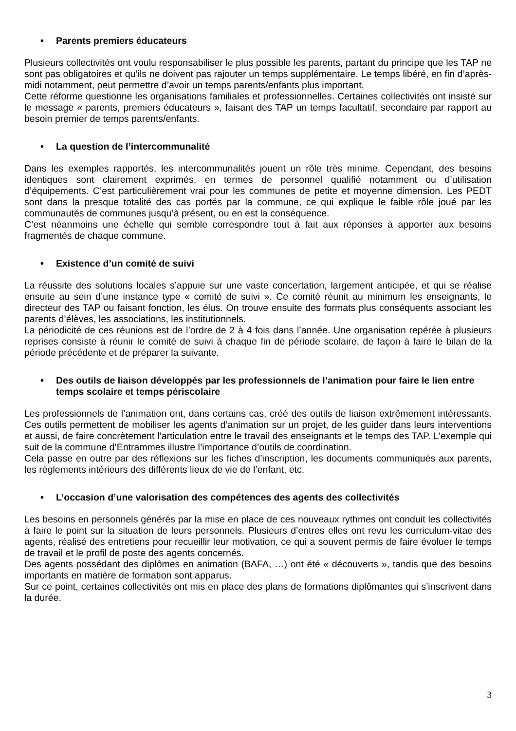• Parents premiers éducateurs
Plusieurs collectivités ont voulu responsabiliser le plus possible les parents, partant du principe que les TAP ne sont pas obligatoires et qu’ils ne doivent pas rajouter un temps supplémentaire. Le temps libéré, en fin d’après-midi notamment, peut permettre d’avoir un temps parents/enfants plus important.
Cette réforme questionne les organisations familiales et professionnelles. Certaines collectivités ont insisté sur le message « parents, premiers éducateurs », faisant des TAP un temps facultatif, secondaire par rapport au besoin premier de temps parents/enfants.
• La question de l’intercommunalité
Dans les exemples rapportés, les intercommunalités jouent un rôle très minime. Cependant, des besoins identiques sont clairement exprimés, en termes de personnel qualifié notamment ou d’utilisation d’équipements. C’est particulièrement vrai pour les communes de petite et moyenne dimension. Les PEDT sont dans la presque totalité des cas portés par la commune, ce qui explique le faible rôle joué par les communautés de communes jusqu’à présent, ou en est la conséquence.
C’est néanmoins une échelle qui semble correspondre tout à fait aux réponses à apporter aux besoins fragmentés de chaque commune.
• Existence d’un comité de suivi
La réussite des solutions locales s’appuie sur une vaste concertation, largement anticipée, et qui se réalise ensuite au sein d’une instance type « comité de suivi ». Ce comité réunit au minimum les enseignants, le directeur des TAP ou faisant fonction, les élus. On trouve ensuite des formats plus conséquents associant les parents d’élèves, les associations, les institutionnels.
La périodicité de ces réunions est de l’ordre de 2 à 4 fois dans l’année. Une organisation repérée à plusieurs reprises consiste à réunir le comité de suivi à chaque fin de période scolaire, de façon à faire le bilan de la période précédente et de préparer la suivante.
• Des outils de liaison développés par les professionnels de l’animation pour faire le lien entre temps scolaire et temps périscolaire
Les professionnels de l’animation ont, dans certains cas, créé des outils de liaison extrêmement intéressants. Ces outils permettent de mobiliser les agents d’animation sur un projet, de les guider dans leurs interventions et aussi, de faire concrètement l’articulation entre le travail des enseignants et le temps des TAP. L’exemple qui suit de la commune d’Entrammes illustre l’importance d’outils de coordination.
Cela passe en outre par des réflexions sur les fiches d’inscription, les documents communiqués aux parents, les règlements intérieurs des différents lieux de vie de l’enfant, etc.
• L’occasion d’une valorisation des compétences des agents des collectivités
Les besoins en personnels générés par la mise en place de ces nouveaux rythmes ont conduit les collectivités à faire le point sur la situation de leurs personnels. Plusieurs d’entres elles ont revu les curriculum-vitae des agents, réalisé des entretiens pour recueillir leur motivation, ce qui a souvent permis de faire évoluer le temps de travail et le profil de poste des agents concernés.
Des agents possédant des diplômes en animation (BAFA, …) ont été « découverts », tandis que des besoins importants en matière de formation sont apparus.
Sur ce point, certaines collectivités ont mis en place des plans de formations diplômantes qui s’inscrivent dans la durée.
3